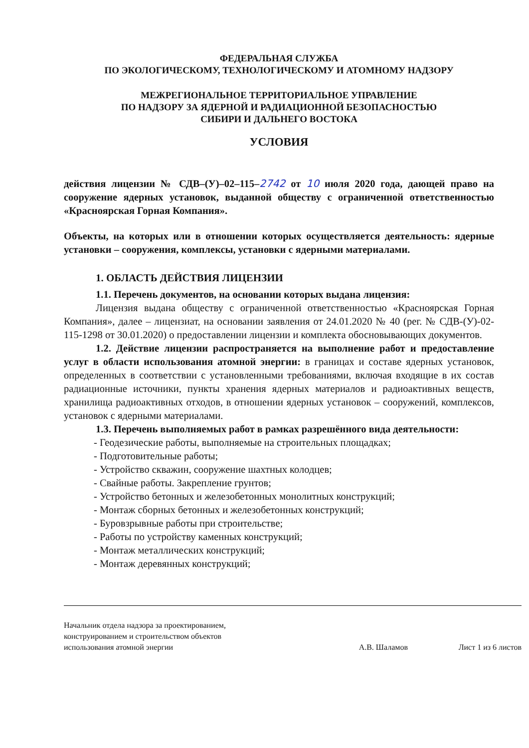ФЕДЕРАЛЬНАЯ СЛУЖБА
ПО ЭКОЛОГИЧЕСКОМУ, ТЕХНОЛОГИЧЕСКОМУ И АТОМНОМУ НАДЗОРУ
МЕЖРЕГИОНАЛЬНОЕ ТЕРРИТОРИАЛЬНОЕ УПРАВЛЕНИЕ
ПО НАДЗОРУ ЗА ЯДЕРНОЙ И РАДИАЦИОННОЙ БЕЗОПАСНОСТЬЮ
СИБИРИ И ДАЛЬНЕГО ВОСТОКА
УСЛОВИЯ
действия лицензии № СДВ–(У)–02–115–2742 от 10 июля 2020 года, дающей право на сооружение ядерных установок, выданной обществу с ограниченной ответственностью «Красноярская Горная Компания».
Объекты, на которых или в отношении которых осуществляется деятельность: ядерные установки – сооружения, комплексы, установки с ядерными материалами.
1. ОБЛАСТЬ ДЕЙСТВИЯ ЛИЦЕНЗИИ
1.1. Перечень документов, на основании которых выдана лицензия:
Лицензия выдана обществу с ограниченной ответственностью «Красноярская Горная Компания», далее – лицензиат, на основании заявления от 24.01.2020 № 40 (рег. № СДВ-(У)-02-115-1298 от 30.01.2020) о предоставлении лицензии и комплекта обосновывающих документов.
1.2. Действие лицензии распространяется на выполнение работ и предоставление услуг в области использования атомной энергии: в границах и составе ядерных установок, определенных в соответствии с установленными требованиями, включая входящие в их состав радиационные источники, пункты хранения ядерных материалов и радиоактивных веществ, хранилища радиоактивных отходов, в отношении ядерных установок – сооружений, комплексов, установок с ядерными материалами.
1.3. Перечень выполняемых работ в рамках разрешённого вида деятельности:
- Геодезические работы, выполняемые на строительных площадках;
- Подготовительные работы;
- Устройство скважин, сооружение шахтных колодцев;
- Свайные работы. Закрепление грунтов;
- Устройство бетонных и железобетонных монолитных конструкций;
- Монтаж сборных бетонных и железобетонных конструкций;
- Буровзрывные работы при строительстве;
- Работы по устройству каменных конструкций;
- Монтаж металлических конструкций;
- Монтаж деревянных конструкций;
Начальник отдела надзора за проектированием, конструированием и строительством объектов использования атомной энергии
А.В. Шаламов Лист 1 из 6 листов